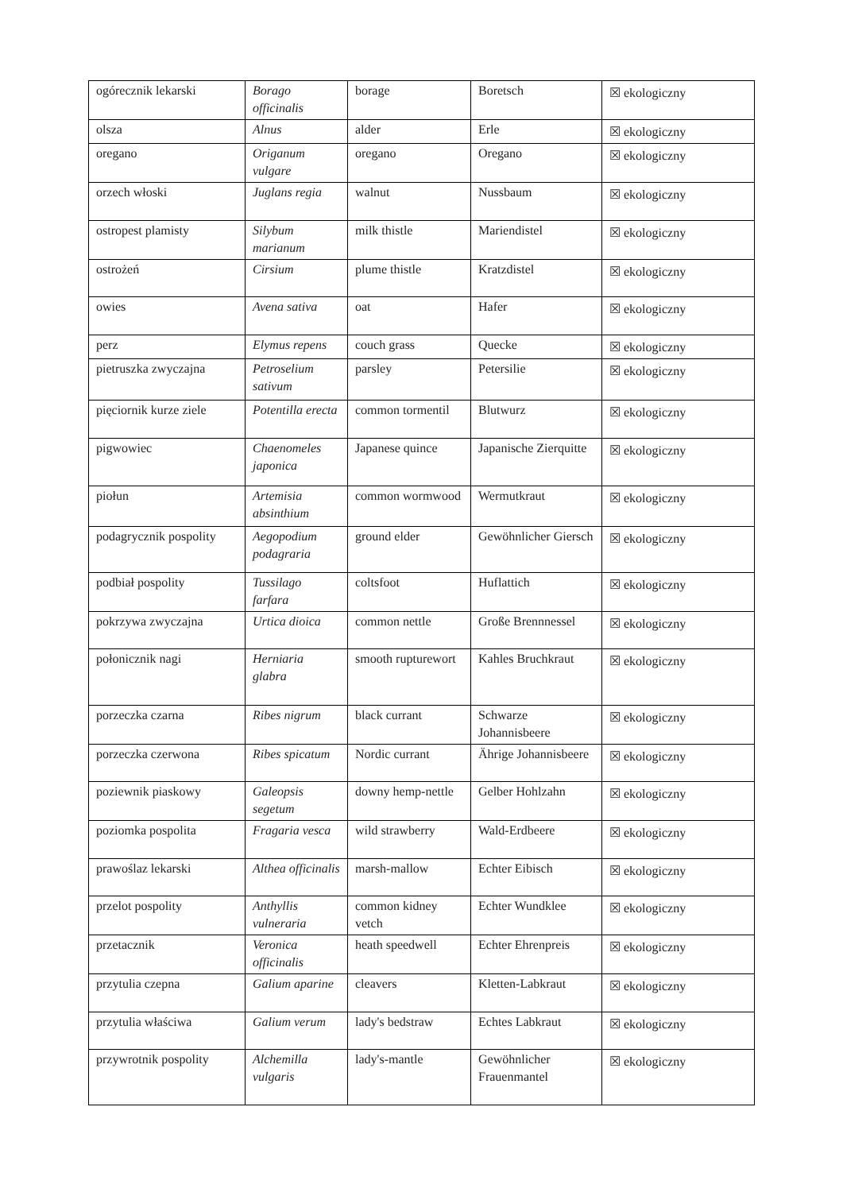| ogórecznik lekarski | Borago officinalis | borage | Boretsch | ☒ ekologiczny |
| olsza | Alnus | alder | Erle | ☒ ekologiczny |
| oregano | Origanum vulgare | oregano | Oregano | ☒ ekologiczny |
| orzech włoski | Juglans regia | walnut | Nussbaum | ☒ ekologiczny |
| ostropest plamisty | Silybum marianum | milk thistle | Mariendistel | ☒ ekologiczny |
| ostrożeń | Cirsium | plume thistle | Kratzdistel | ☒ ekologiczny |
| owies | Avena sativa | oat | Hafer | ☒ ekologiczny |
| perz | Elymus repens | couch grass | Quecke | ☒ ekologiczny |
| pietruszka zwyczajna | Petroselium sativum | parsley | Petersilie | ☒ ekologiczny |
| pięciornik kurze ziele | Potentilla erecta | common tormentil | Blutwurz | ☒ ekologiczny |
| pigwowiec | Chaenomeles japonica | Japanese quince | Japanische Zierquitte | ☒ ekologiczny |
| piołun | Artemisia absinthium | common wormwood | Wermutkraut | ☒ ekologiczny |
| podagrycznik pospolity | Aegopodium podagraria | ground elder | Gewöhnlicher Giersch | ☒ ekologiczny |
| podbiał pospolity | Tussilago farfara | coltsfoot | Huflattich | ☒ ekologiczny |
| pokrzywa zwyczajna | Urtica dioica | common nettle | Große Brennnessel | ☒ ekologiczny |
| połonicznik nagi | Herniaria glabra | smooth rupturewort | Kahles Bruchkraut | ☒ ekologiczny |
| porzeczka czarna | Ribes nigrum | black currant | Schwarze Johannisbeere | ☒ ekologiczny |
| porzeczka czerwona | Ribes spicatum | Nordic currant | Ährige Johannisbeere | ☒ ekologiczny |
| poziewnik piaskowy | Galeopsis segetum | downy hemp-nettle | Gelber Hohlzahn | ☒ ekologiczny |
| poziomka pospolita | Fragaria vesca | wild strawberry | Wald-Erdbeere | ☒ ekologiczny |
| prawoślaz lekarski | Althea officinalis | marsh-mallow | Echter Eibisch | ☒ ekologiczny |
| przelot pospolity | Anthyllis vulneraria | common kidney vetch | Echter Wundklee | ☒ ekologiczny |
| przetacznik | Veronica officinalis | heath speedwell | Echter Ehrenpreis | ☒ ekologiczny |
| przytulia czepna | Galium aparine | cleavers | Kletten-Labkraut | ☒ ekologiczny |
| przytulia właściwa | Galium verum | lady's bedstraw | Echtes Labkraut | ☒ ekologiczny |
| przywrotnik pospolity | Alchemilla vulgaris | lady's-mantle | Gewöhnlicher Frauenmantel | ☒ ekologiczny |